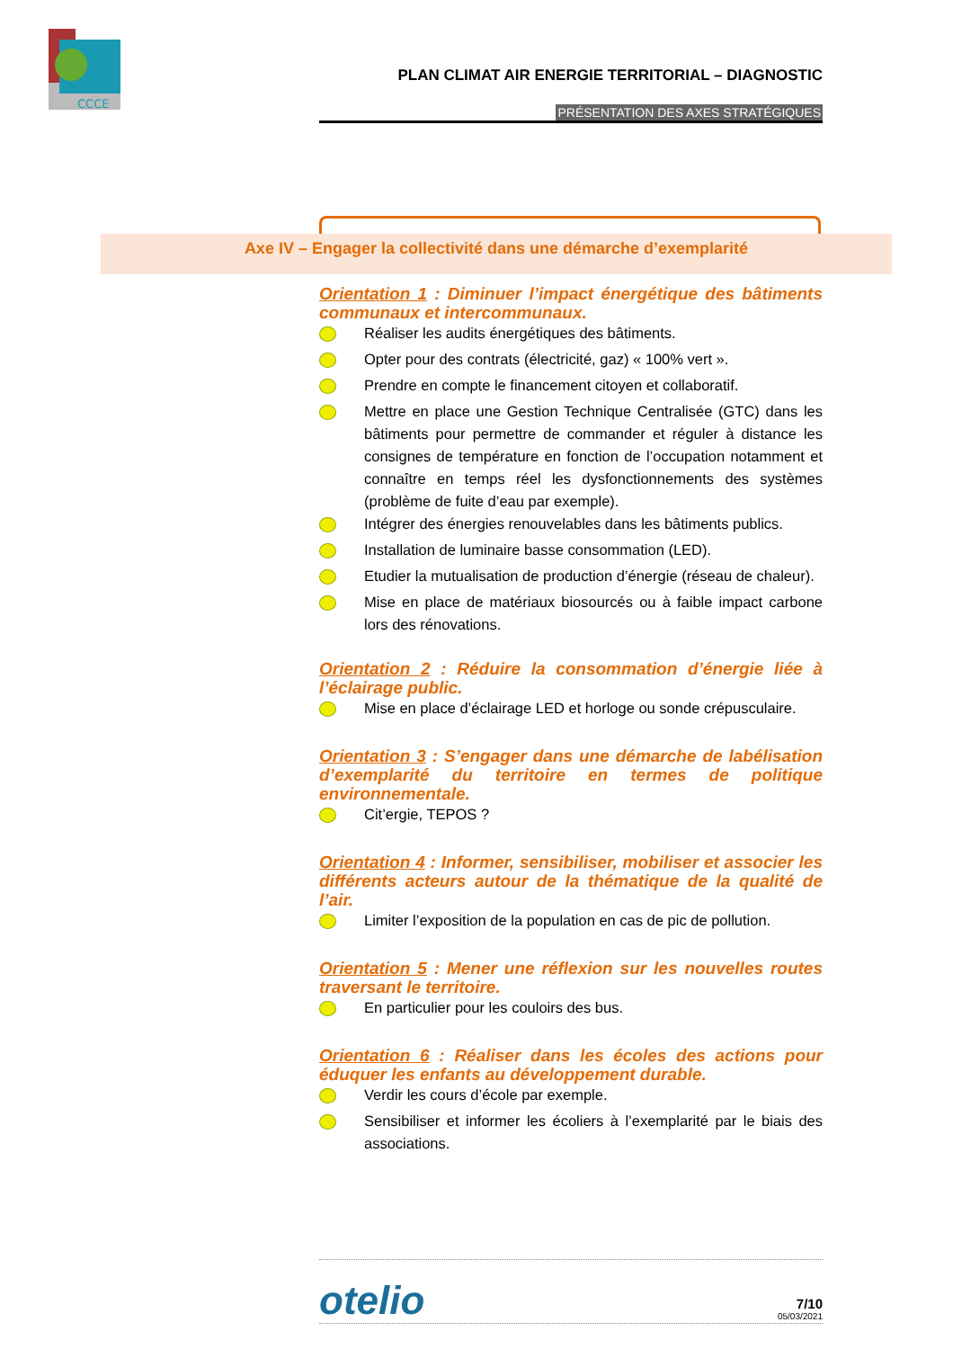CCCE
PLAN CLIMAT AIR ENERGIE TERRITORIAL – DIAGNOSTIC
PRÉSENTATION DES AXES STRATÉGIQUES
Axe IV – Engager la collectivité dans une démarche d’exemplarité
Orientation 1 : Diminuer l’impact énergétique des bâtiments communaux et intercommunaux.
Réaliser les audits énergétiques des bâtiments.
Opter pour des contrats (électricité, gaz) « 100% vert ».
Prendre en compte le financement citoyen et collaboratif.
Mettre en place une Gestion Technique Centralisée (GTC) dans les bâtiments pour permettre de commander et réguler à distance les consignes de température en fonction de l’occupation notamment et connaître en temps réel les dysfonctionnements des systèmes (problème de fuite d’eau par exemple).
Intégrer des énergies renouvelables dans les bâtiments publics.
Installation de luminaire basse consommation (LED).
Etudier la mutualisation de production d’énergie (réseau de chaleur).
Mise en place de matériaux biosourcés ou à faible impact carbone lors des rénovations.
Orientation 2 : Réduire la consommation d’énergie liée à l’éclairage public.
Mise en place d’éclairage LED et horloge ou sonde crépusculaire.
Orientation 3 : S’engager dans une démarche de labélisation d’exemplarité du territoire en termes de politique environnementale.
Cit’ergie, TEPOS ?
Orientation 4 : Informer, sensibiliser, mobiliser et associer les différents acteurs autour de la thématique de la qualité de l’air.
Limiter l’exposition de la population en cas de pic de pollution.
Orientation 5 : Mener une réflexion sur les nouvelles routes traversant le territoire.
En particulier pour les couloirs des bus.
Orientation 6 : Réaliser dans les écoles des actions pour éduquer les enfants au développement durable.
Verdir les cours d’école par exemple.
Sensibiliser et informer les écoliers à l’exemplarité par le biais des associations.
otelio
7/10
05/03/2021